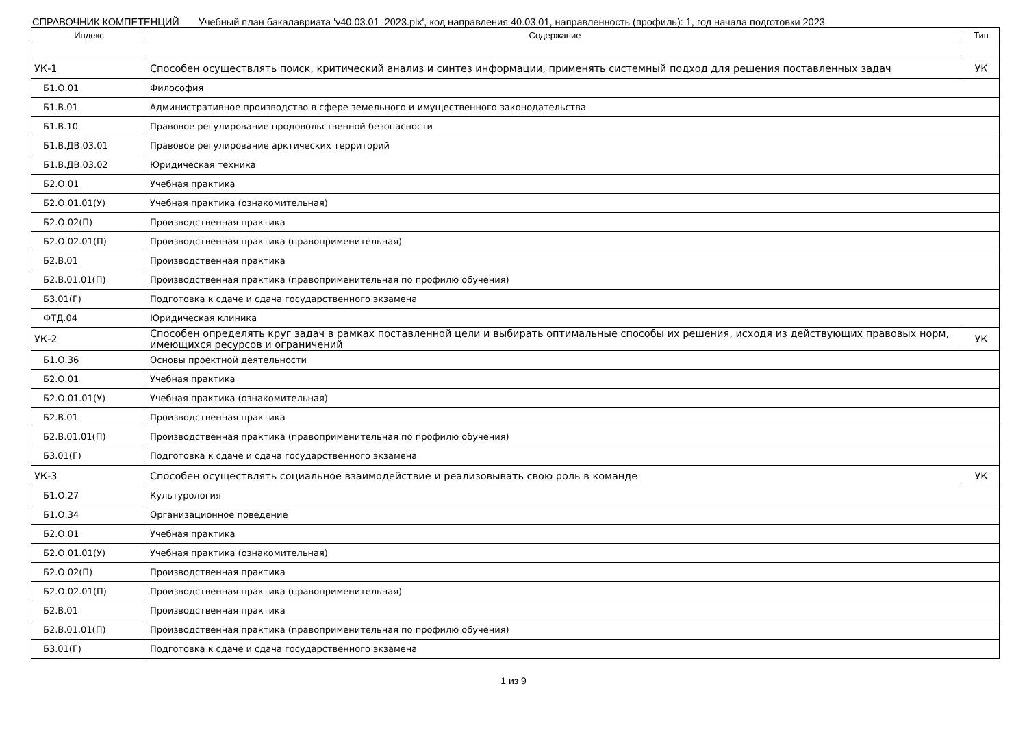СПРАВОЧНИК КОМПЕТЕНЦИЙ Учебный план бакалавриата 'v40.03.01_2023.plx', код направления 40.03.01, направленность (профиль): 1, год начала подготовки 2023
| Индекс | Содержание | Тип |
| --- | --- | --- |
| УК-1 | Способен осуществлять поиск, критический анализ и синтез информации, применять системный подход для решения поставленных задач | УК |
| Б1.О.01 | Философия | |
| Б1.В.01 | Административное производство в сфере земельного и имущественного законодательства | |
| Б1.В.10 | Правовое регулирование продовольственной безопасности | |
| Б1.В.ДВ.03.01 | Правовое регулирование арктических территорий | |
| Б1.В.ДВ.03.02 | Юридическая техника | |
| Б2.О.01 | Учебная практика | |
| Б2.О.01.01(У) | Учебная практика (ознакомительная) | |
| Б2.О.02(П) | Производственная практика | |
| Б2.О.02.01(П) | Производственная практика (правоприменительная) | |
| Б2.В.01 | Производственная практика | |
| Б2.В.01.01(П) | Производственная практика (правоприменительная по профилю обучения) | |
| Б3.01(Г) | Подготовка к сдаче и сдача государственного экзамена | |
| ФТД.04 | Юридическая клиника | |
| УК-2 | Способен определять круг задач в рамках поставленной цели и выбирать оптимальные способы их решения, исходя из действующих правовых норм, имеющихся ресурсов и ограничений | УК |
| Б1.О.36 | Основы проектной деятельности | |
| Б2.О.01 | Учебная практика | |
| Б2.О.01.01(У) | Учебная практика (ознакомительная) | |
| Б2.В.01 | Производственная практика | |
| Б2.В.01.01(П) | Производственная практика (правоприменительная по профилю обучения) | |
| Б3.01(Г) | Подготовка к сдаче и сдача государственного экзамена | |
| УК-3 | Способен осуществлять социальное взаимодействие и реализовывать свою роль в команде | УК |
| Б1.О.27 | Культурология | |
| Б1.О.34 | Организационное поведение | |
| Б2.О.01 | Учебная практика | |
| Б2.О.01.01(У) | Учебная практика (ознакомительная) | |
| Б2.О.02(П) | Производственная практика | |
| Б2.О.02.01(П) | Производственная практика (правоприменительная) | |
| Б2.В.01 | Производственная практика | |
| Б2.В.01.01(П) | Производственная практика (правоприменительная по профилю обучения) | |
| Б3.01(Г) | Подготовка к сдаче и сдача государственного экзамена | |
1 из 9